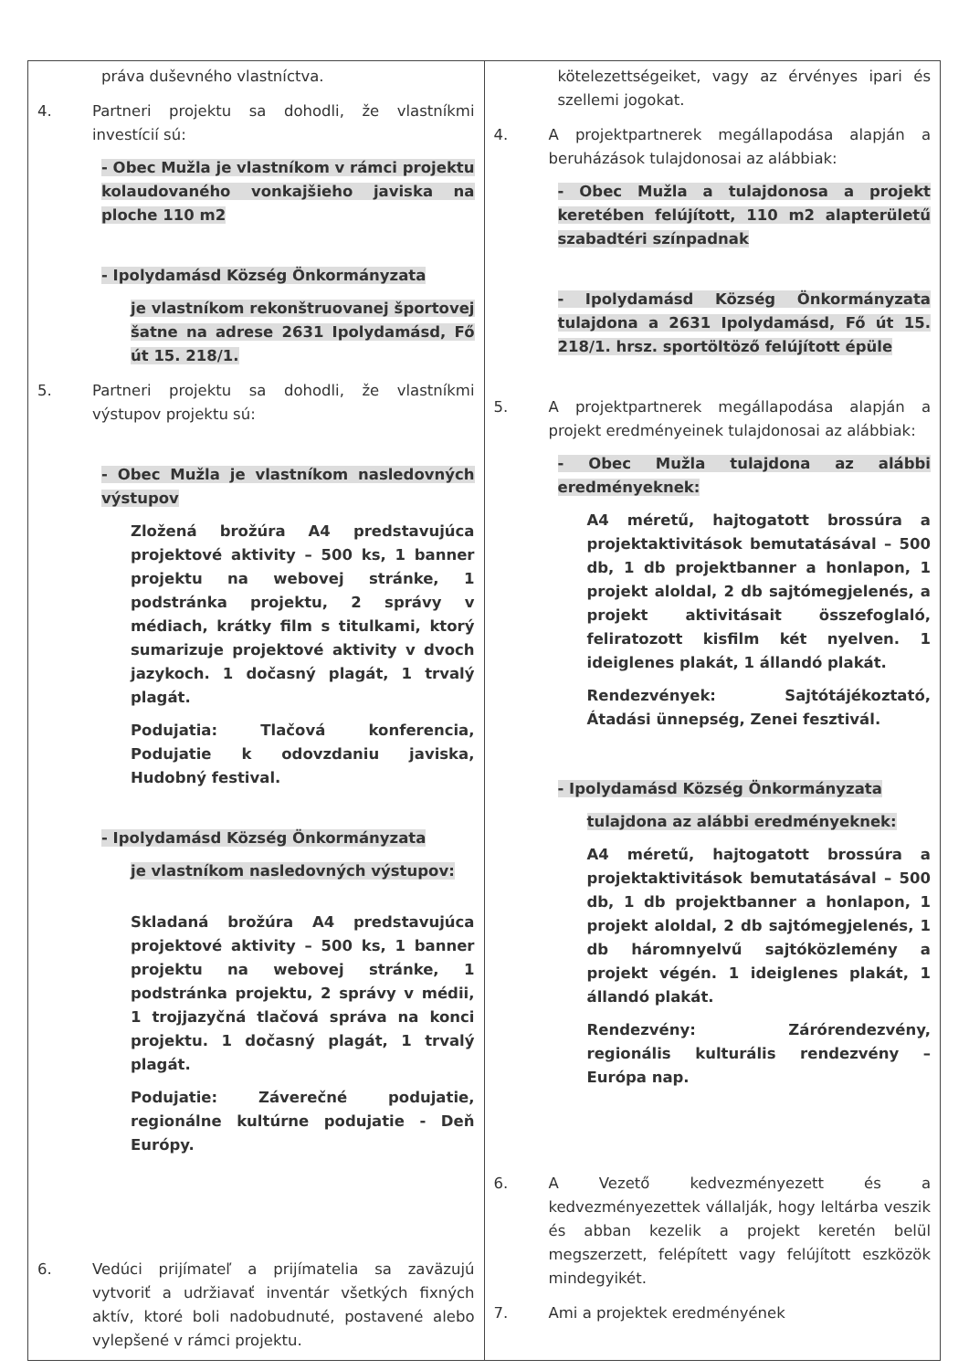| práva duševného vlastníctva. 4. Partneri projektu sa dohodli, že vlastníkmi investícií sú: - Obec Mužla je vlastníkom v rámci projektu kolaudovaného vonkajšieho javiska na ploche 110 m2 - Ipolydamásd Község Önkormányzata je vlastníkom rekonštruovanej športovej šatne na adrese 2631 Ipolydamásd, Fő út 15. 218/1. 5. Partneri projektu sa dohodli, že vlastníkmi výstupov projektu sú: - Obec Mužla je vlastníkom nasledovných výstupov Zložená brožúra A4 predstavujúca projektové aktivity – 500 ks, 1 banner projektu na webovej stránke, 1 podstránka projektu, 2 správy v médiach, krátky film s titulkami, ktorý sumarizuje projektové aktivity v dvoch jazykoch. 1 dočasný plagát, 1 trvalý plagát. Podujatia: Tlačová konferencia, Podujatie k odovzdaniu javiska, Hudobný festival. - Ipolydamásd Község Önkormányzata je vlastníkom nasledovných výstupov: Skladaná brožúra A4 predstavujúca projektové aktivity – 500 ks, 1 banner projektu na webovej stránke, 1 podstránka projektu, 2 správy v médii, 1 trojjazyčná tlačová správa na konci projektu. 1 dočasný plagát, 1 trvalý plagát. Podujatie: Záverečné podujatie, regionálne kultúrne podujatie - Deň Európy. 6. Vedúci prijímateľ a prijímatelia sa zaväzujú vytvoriť a udržiavať inventár všetkých fixných aktív, ktoré boli nadobudnuté, postavené alebo vylepšené v rámci projektu. | kötelezettségeiket, vagy az érvényes ipari és szellemi jogokat. 4. A projektpartnerek megállapodása alapján a beruházások tulajdonosai az alábbiak: - Obec Mužla a tulajdonosa a projekt keretében felújított, 110 m2 alapterületű szabadtéri színpadnak - Ipolydamásd Község Önkormányzata tulajdona a 2631 Ipolydamásd, Fő út 15. 218/1. hrsz. sportöltöző felújított épüle 5. A projektpartnerek megállapodása alapján a projekt eredményeinek tulajdonosai az alábbiak: - Obec Mužla tulajdona az alábbi eredményeknek: A4 méretű, hajtogatott brossúra a projektaktivitások bemutatásával – 500 db, 1 db projektbanner a honlapon, 1 projekt aloldal, 2 db sajtómegjelenés, a projekt aktivitásait összefoglaló, feliratozott kisfilm két nyelven. 1 ideiglenes plakát, 1 állandó plakát. Rendezvények: Sajtótájékoztató, Átadási ünnepség, Zenei fesztivál. - Ipolydamásd Község Önkormányzata tulajdona az alábbi eredményeknek: A4 méretű, hajtogatott brossúra a projektaktivitások bemutatásával – 500 db, 1 db projektbanner a honlapon, 1 projekt aloldal, 2 db sajtómegjelenés, 1 db háromnyelvű sajtóközlemény a projekt végén. 1 ideiglenes plakát, 1 állandó plakát. Rendezvény: Zárórendezvény, regionális kulturális rendezvény – Európa nap. 6. A Vezető kedvezményezett és a kedvezményezettek vállalják, hogy leltárba veszik és abban kezelik a projekt keretén belül megszerzett, felépített vagy felújított eszközök mindegyikét. 7. Ami a projektek eredményének |